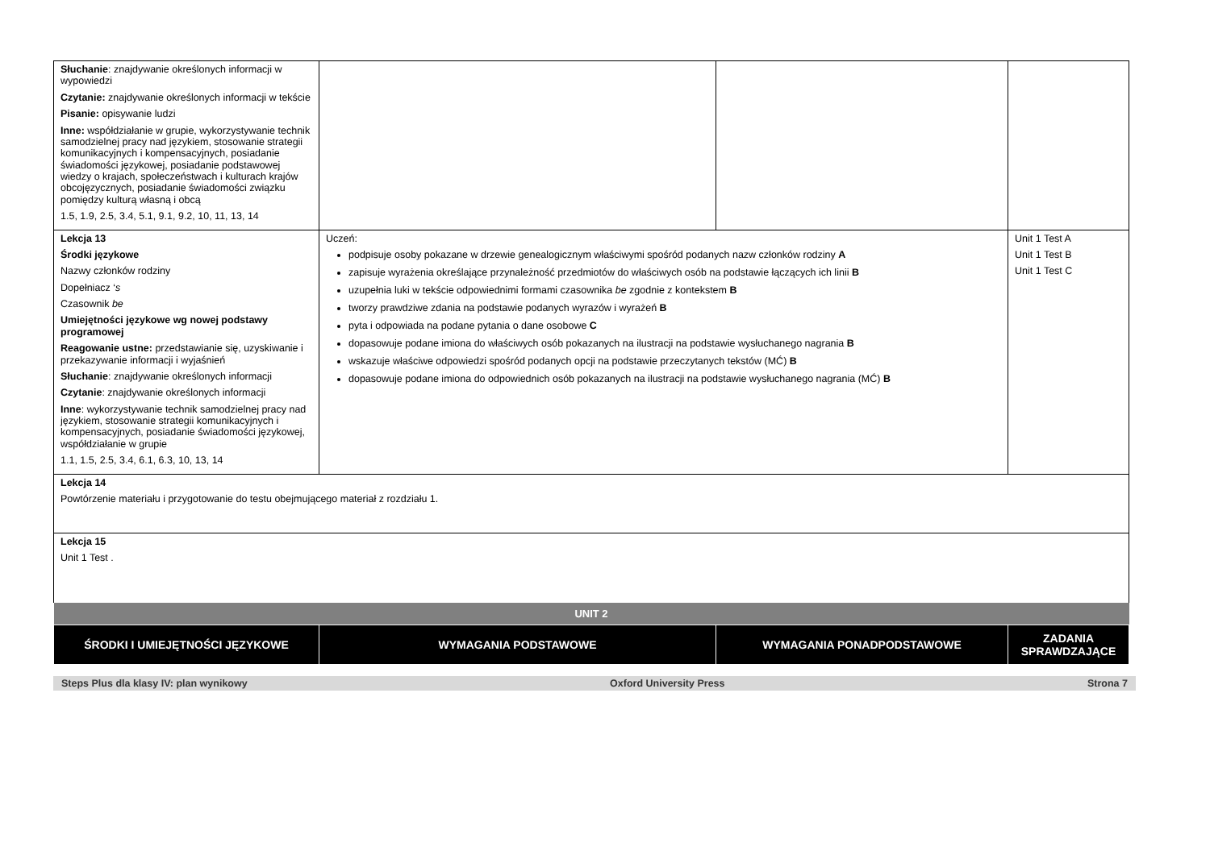| Słuchanie : znajdywanie określonych informacji w wypowiedzi Czytanie: znajdywanie określonych informacji w tekście Pisanie: opisywanie ludzi Inne: współdziałanie w grupie, wykorzystywanie technik samodzielnej pracy nad językiem, stosowanie strategii komunikacyjnych i kompensacyjnych, posiadanie świadomości językowej, posiadanie podstawowej wiedzy o krajach, społeczeństwach i kulturach krajów obcojęzycznych, posiadanie świadomości związku pomiędzy kulturą własną i obcą 1.5, 1.9, 2.5, 3.4, 5.1, 9.1, 9.2, 10, 11, 13, 14 | | | |
| Lekcja 13 Środki językowe Nazwy członków rodziny Dopełniacz ‘ s Czasownik be Umiejętności językowe wg nowej podstawy programowej Reagowanie ustne: przedstawianie się, uzyskiwanie i przekazywanie informacji i wyjaśnień Słuchanie : znajdywanie określonych informacji Czytanie : znajdywanie określonych informacji Inne : wykorzystywanie technik samodzielnej pracy nad językiem, stosowanie strategii komunikacyjnych i kompensacyjnych, posiadanie świadomości językowej, współdziałanie w grupie 1.1, 1.5, 2.5, 3.4, 6.1, 6.3, 10, 13, 14 | Uczeń: podpisuje osoby pokazane w drzewie genealogicznym właściwymi spośród podanych nazw członków rodziny A zapisuje wyrażenia określające przynależność przedmiotów do właściwych osób na podstawie łączących ich linii B uzupełnia luki w tekście odpowiednimi formami czasownika be zgodnie z kontekstem B tworzy prawdziwe zdania na podstawie podanych wyrazów i wyrażeń B pyta i odpowiada na podane pytania o dane osobowe C dopasowuje podane imiona do właściwych osób pokazanych na ilustracji na podstawie wysłuchanego nagrania B wskazuje właściwe odpowiedzi spośród podanych opcji na podstawie przeczytanych tekstów (MĆ) B dopasowuje podane imiona do odpowiednich osób pokazanych na ilustracji na podstawie wysłuchanego nagrania (MĆ) B | | Unit 1 Test A Unit 1 Test B Unit 1 Test C |
| Lekcja 14 Powtórzenie materiału i przygotowanie do testu obejmującego materiał z rozdziału 1. | | | |
| Lekcja 15 Unit 1 Test . | | | |
| UNIT 2 | | | |
| ŚRODKI I UMIEJĘTNOŚCI JĘZYKOWE | WYMAGANIA PODSTAWOWE | WYMAGANIA PONADPODSTAWOWE | ZADANIA SPRAWDZAJĄCE |
Steps Plus dla klasy IV: plan wynikowy Oxford University Press Strona 7